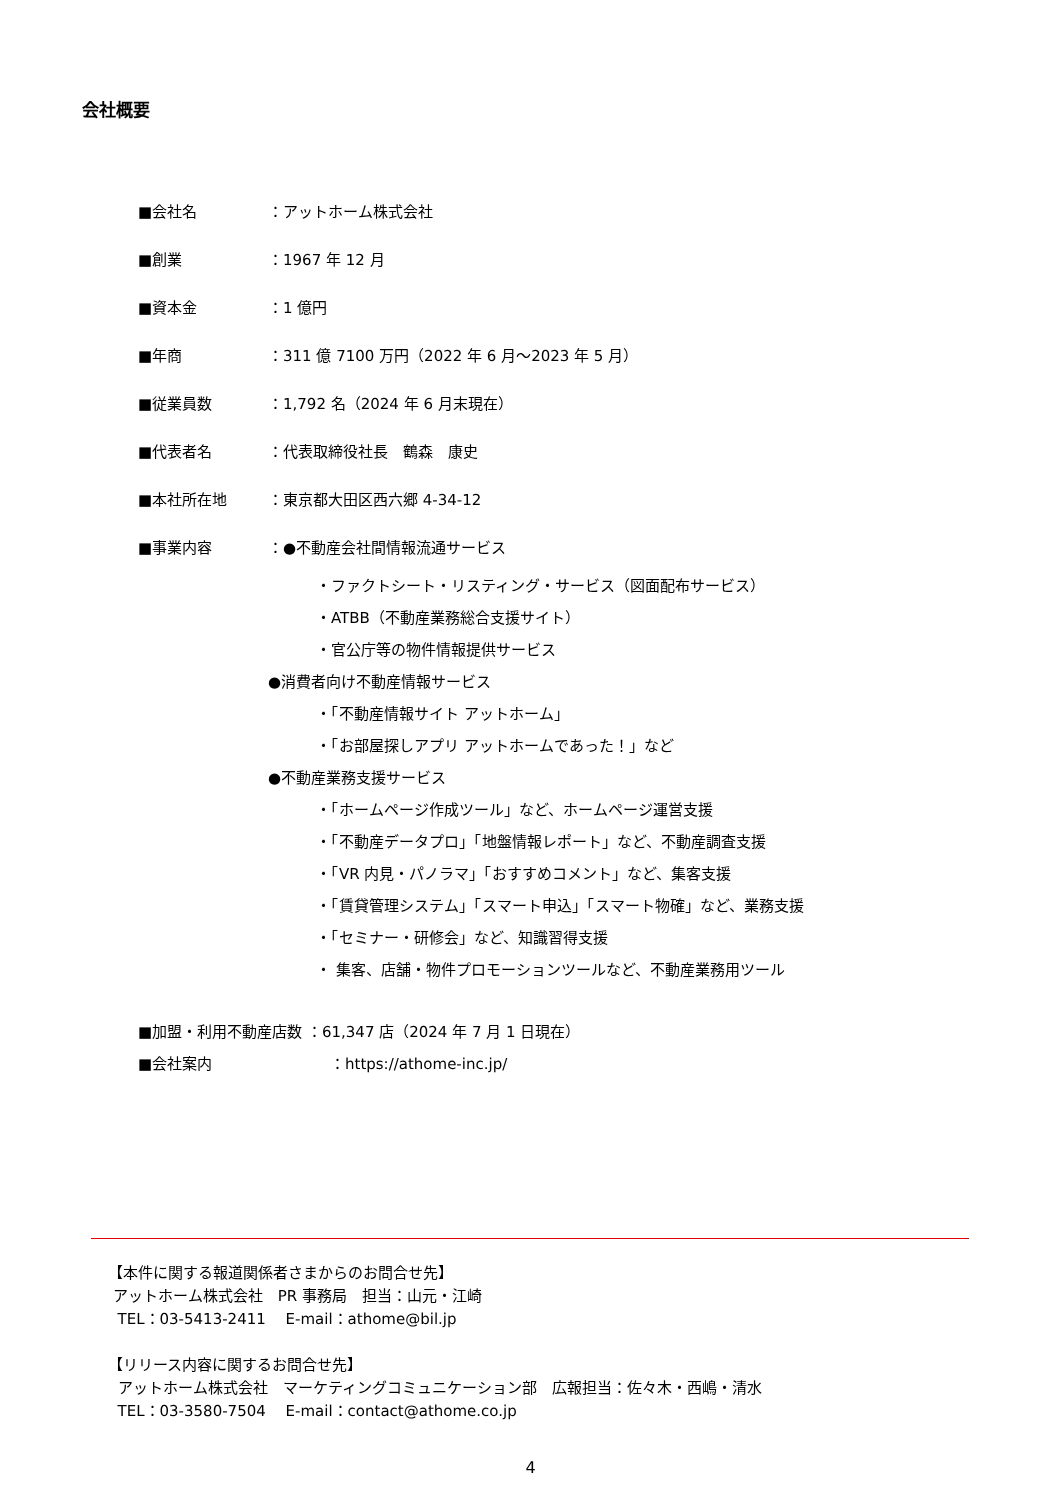会社概要
■会社名 ：アットホーム株式会社
■創業 ：1967 年 12 月
■資本金 ：1 億円
■年商 ：311 億 7100 万円（2022 年 6 月～2023 年 5 月）
■従業員数 ：1,792 名（2024 年 6 月末現在）
■代表者名 ：代表取締役社長　鶴森　康史
■本社所在地 ：東京都大田区西六郷 4-34-12
■事業内容 ：●不動産会社間情報流通サービス
・ファクトシート・リスティング・サービス（図面配布サービス）
・ATBB（不動産業務総合支援サイト）
・官公庁等の物件情報提供サービス
●消費者向け不動産情報サービス
・「不動産情報サイト アットホーム」
・「お部屋探しアプリ アットホームであった！」など
●不動産業務支援サービス
・「ホームページ作成ツール」など、ホームページ運営支援
・「不動産データプロ」「地盤情報レポート」など、不動産調査支援
・「VR 内見・パノラマ」「おすすめコメント」など、集客支援
・「賃貸管理システム」「スマート申込」「スマート物確」など、業務支援
・「セミナー・研修会」など、知識習得支援
・ 集客、店舗・物件プロモーションツールなど、不動産業務用ツール
■加盟・利用不動産店数 ：61,347 店（2024 年 7 月 1 日現在）
■会社案内 ：https://athome-inc.jp/
【本件に関する報道関係者さまからのお問合せ先】
アットホーム株式会社　PR 事務局　担当：山元・江崎
TEL：03-5413-2411　 E-mail：athome@bil.jp
【リリース内容に関するお問合せ先】
アットホーム株式会社　マーケティングコミュニケーション部　広報担当：佐々木・西嶋・清水
TEL：03-3580-7504　 E-mail：contact@athome.co.jp
4